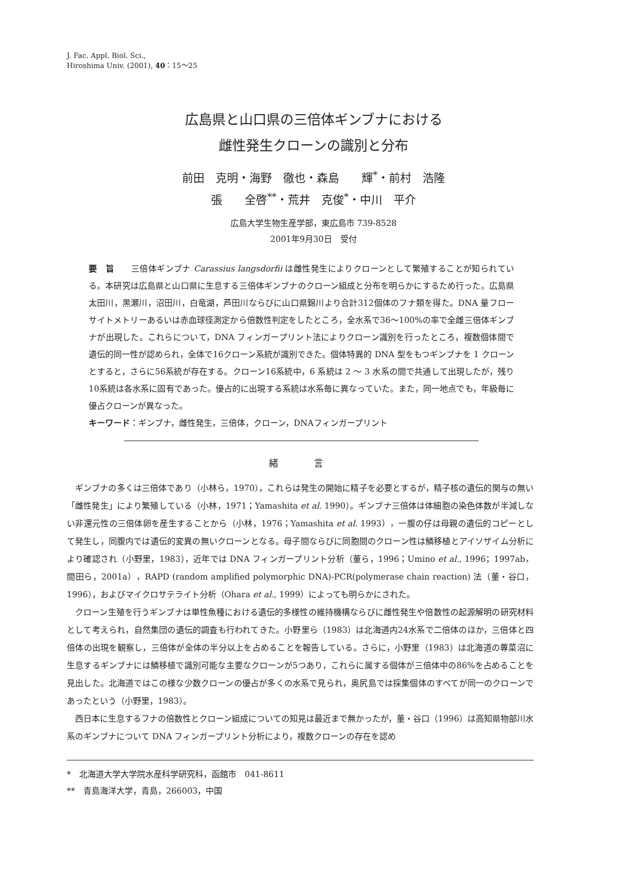J. Fac. Appl. Biol. Sci.,
Hiroshima Univ. (2001), 40：15～25
広島県と山口県の三倍体ギンブナにおける
雌性発生クローンの識別と分布
前田　克明・海野　徹也・森島　　輝<sup>*</sup>・前村　浩隆
張　　全啓<sup>**</sup>・荒井　克俊<sup>*</sup>・中川　平介
広島大学生物生産学部，東広島市 739-8528
2001年9月30日　受付
要　旨　　三倍体ギンブナ Carassius langsdorfii は雌性発生によりクローンとして繁殖することが知られている。本研究は広島県と山口県に生息する三倍体ギンブナのクローン組成と分布を明らかにするため行った。広島県太田川，黒瀬川，沼田川，白竜湖，芦田川ならびに山口県錦川より合計312個体のフナ類を得た。DNA 量フローサイトメトリーあるいは赤血球径測定から倍数性判定をしたところ，全水系で36～100%の率で全雌三倍体ギンブナが出現した。これらについて，DNA フィンガープリント法によりクローン識別を行ったところ，複数個体間で遺伝的同一性が認められ，全体で16クローン系統が識別できた。個体特異的 DNA 型をもつギンブナを 1 クローンとすると，さらに56系統が存在する。クローン16系統中，6 系統は 2 ～ 3 水系の間で共通して出現したが，残り10系統は各水系に固有であった。優占的に出現する系統は水系毎に異なっていた。また，同一地点でも，年級毎に優占クローンが異なった。
キーワード：ギンブナ，雌性発生，三倍体，クローン，DNAフィンガープリント
緒言
ギンブナの多くは三倍体であり（小林ら，1970），これらは発生の開始に精子を必要とするが，精子核の遺伝的関与の無い「雌性発生」により繁殖している（小林，1971；Yamashita et al. 1990）。ギンブナ三倍体は体細胞の染色体数が半減しない非還元性の三倍体卵を産生することから（小林，1976；Yamashita et al. 1993），一腹の仔は母親の遺伝的コピーとして発生し，同腹内では遺伝的変異の無いクローンとなる。母子間ならびに同胞間のクローン性は鱗移植とアイソザイム分析により確認され（小野里，1983），近年では DNA フィンガープリント分析（董ら，1996；Umino et al., 1996；1997ab，間田ら，2001a），RAPD (random amplified polymorphic DNA)-PCR(polymerase chain reaction) 法（董・谷口，1996），およびマイクロサテライト分析（Ohara et al., 1999）によっても明らかにされた。
クローン生殖を行うギンブナは単性魚種における遺伝的多様性の維持機構ならびに雌性発生や倍数性の起源解明の研究材料として考えられ，自然集団の遺伝的調査も行われてきた。小野里ら（1983）は北海道内24水系で二倍体のほか，三倍体と四倍体の出現を観察し，三倍体が全体の半分以上を占めることを報告している。さらに，小野里（1983）は北海道の蓴菜沼に生息するギンブナには鱗移植で識別可能な主要なクローンが5つあり，これらに属する個体が三倍体中の86%を占めることを見出した。北海道ではこの様な少数クローンの優占が多くの水系で見られ，奥尻島では採集個体のすべてが同一のクローンであったという（小野里，1983）。
西日本に生息するフナの倍数性とクローン組成についての知見は最近まで無かったが，董・谷口（1996）は高知県物部川水系のギンブナについて DNA フィンガープリント分析により，複数クローンの存在を認め
*　北海道大学大学院水産科学研究科，函館市　041-8611
**　青島海洋大学，青島，266003，中国